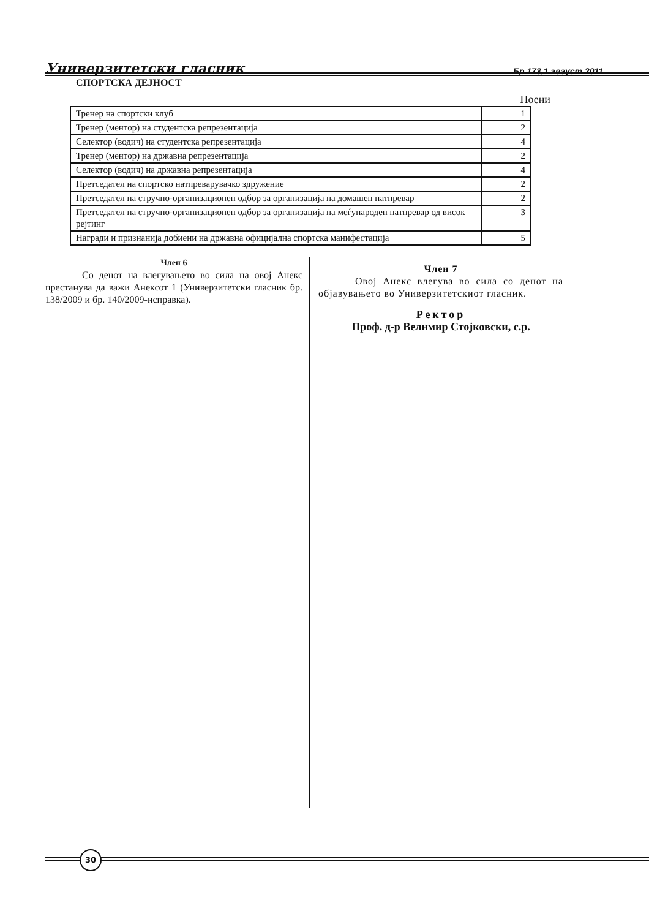Универзитетски гласник Бр 173,1 август 2011
СПОРТСКА ДЕЈНОСТ
Поени
| Тренер на спортски клуб | 1 |
| Тренер (ментор) на студентска репрезентација | 2 |
| Селектор (водич) на студентска репрезентација | 4 |
| Тренер (ментор) на државна репрезентација | 2 |
| Селектор (водич) на државна репрезентација | 4 |
| Претседател на спортско натпреварувачко здружение | 2 |
| Претседател на стручно-организационен одбор за организација на домашен натпревар | 2 |
| Претседател на стручно-организационен одбор за организација на меѓународен натпревар од висок рејтинг | 3 |
| Награди и признанија добиени на државна официјална спортска манифестација | 5 |
Член 6
Со денот на влегувањето во сила на овој Анекс престанува да важи Анексот 1 (Универзитетски гласник бр. 138/2009 и бр. 140/2009-исправка).
Член 7
Овој Анекс влегува во сила со денот на објавувањето во Универзитетскиот гласник.
Ректор
Проф. д-р Велимир Стојковски, с.р.
30